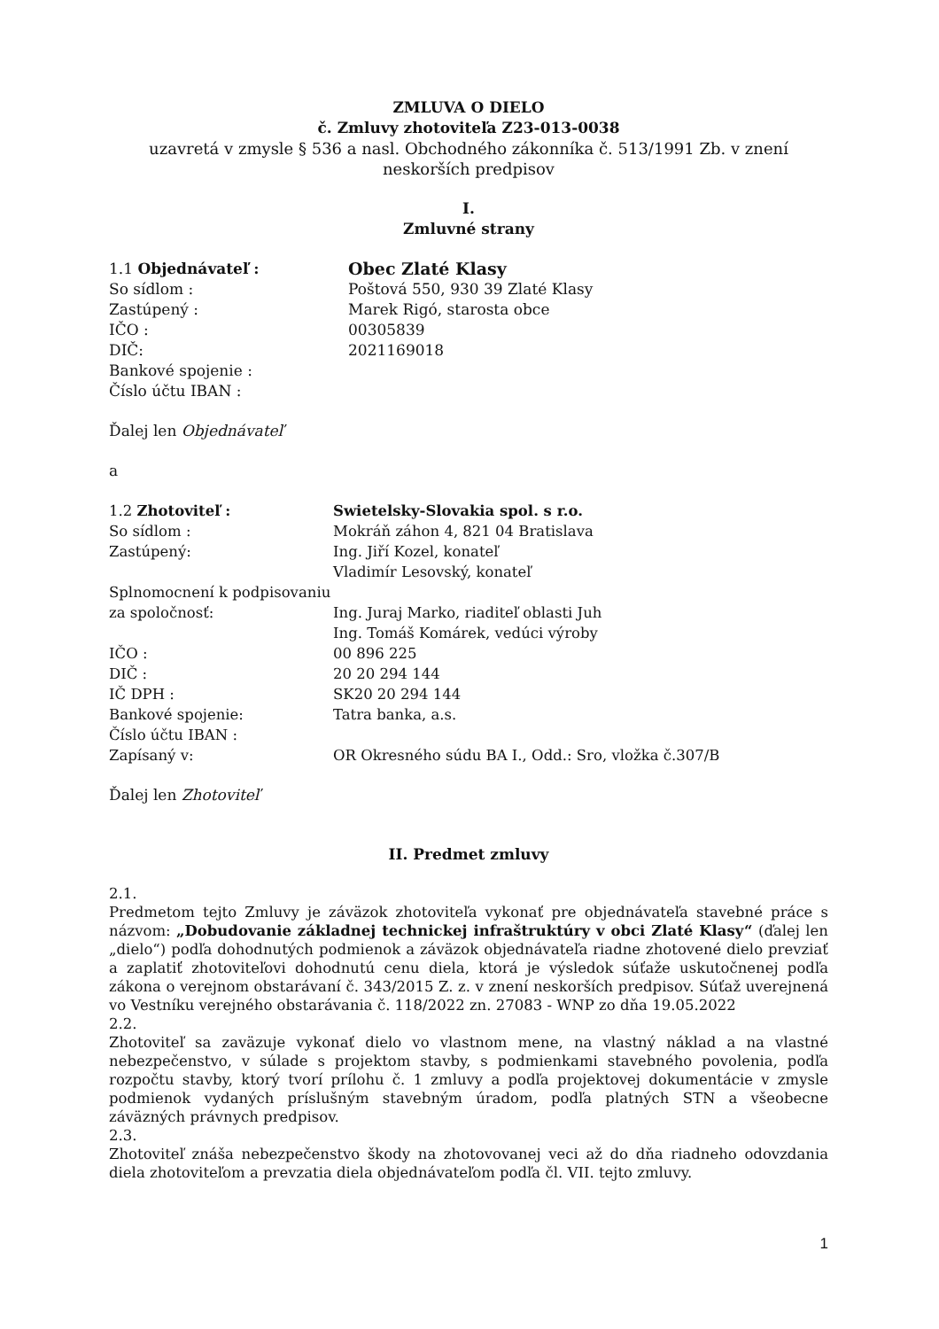ZMLUVA O DIELO
č. Zmluvy zhotoviteľa Z23-013-0038
uzavretá v zmysle § 536 a nasl. Obchodného zákonníka č. 513/1991 Zb. v znení neskorších predpisov
I.
Zmluvné strany
1.1 Objednávateľ :
Obec Zlaté Klasy
So sídlom :
Poštová 550, 930 39 Zlaté Klasy
Zastúpený :
Marek Rigó, starosta obce
IČO :
00305839
DIČ:
2021169018
Bankové spojenie :
Číslo účtu IBAN :
Ďalej len Objednávateľ
a
1.2 Zhotoviteľ :
Swietelsky-Slovakia spol. s r.o.
So sídlom :
Mokráň záhon 4, 821 04 Bratislava
Zastúpený:
Ing. Jiří Kozel, konateľ
Vladimír Lesovský, konateľ
Splnomocnení k podpisovaniu
za spoločnosť:
Ing. Juraj Marko, riaditeľ oblasti Juh
Ing. Tomáš Komárek, vedúci výroby
IČO :
00 896 225
DIČ :
20 20 294 144
IČ DPH :
SK20 20 294 144
Bankové spojenie:
Tatra banka, a.s.
Číslo účtu IBAN :
Zapísaný v:
OR Okresného súdu BA I., Odd.: Sro, vložka č.307/B
Ďalej len Zhotoviteľ
II. Predmet zmluvy
2.1.
Predmetom tejto Zmluvy je záväzok zhotoviteľa vykonať pre objednávateľa stavebné práce s názvom: „Dobudovanie základnej technickej infraštruktúry v obci Zlaté Klasy“ (ďalej len „dielo“) podľa dohodnutých podmienok a záväzok objednávateľa riadne zhotovené dielo prevziať a zaplatiť zhotoviteľovi dohodnutú cenu diela, ktorá je výsledok súťaže uskutočnenej podľa zákona o verejnom obstarávaní č. 343/2015 Z. z. v znení neskorších predpisov. Súťaž uverejnená vo Vestníku verejného obstarávania č. 118/2022 zn. 27083 - WNP zo dňa 19.05.2022
2.2.
Zhotoviteľ sa zaväzuje vykonať dielo vo vlastnom mene, na vlastný náklad a na vlastné nebezpečenstvo, v súlade s projektom stavby, s podmienkami stavebného povolenia, podľa rozpočtu stavby, ktorý tvorí prílohu č. 1 zmluvy a podľa projektovej dokumentácie v zmysle podmienok vydaných príslušným stavebným úradom, podľa platných STN a všeobecne záväzných právnych predpisov.
2.3.
Zhotoviteľ znáša nebezpečenstvo škody na zhotovovanej veci až do dňa riadneho odovzdania diela zhotoviteľom a prevzatia diela objednávateľom podľa čl. VII. tejto zmluvy.
1